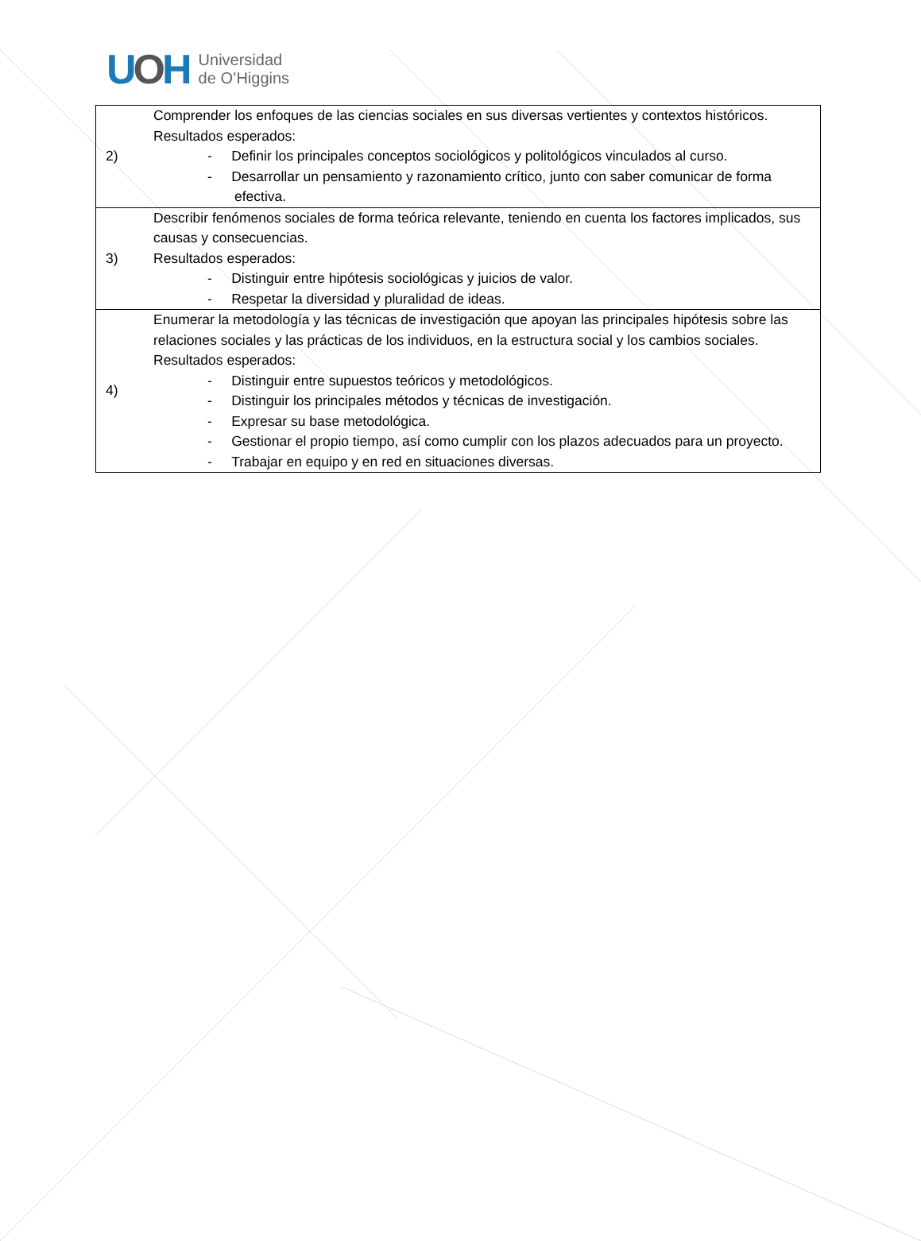UOH
Universidad
de O’Higgins
| 2) | Comprender los enfoques de las ciencias sociales en sus diversas vertientes y contextos históricos. Resultados esperados: - Definir los principales conceptos sociológicos y politológicos vinculados al curso. - Desarrollar un pensamiento y razonamiento crítico, junto con saber comunicar de forma efectiva. |
| 3) | Describir fenómenos sociales de forma teórica relevante, teniendo en cuenta los factores implicados, sus causas y consecuencias. Resultados esperados: - Distinguir entre hipótesis sociológicas y juicios de valor. - Respetar la diversidad y pluralidad de ideas. |
| 4) | Enumerar la metodología y las técnicas de investigación que apoyan las principales hipótesis sobre las relaciones sociales y las prácticas de los individuos, en la estructura social y los cambios sociales. Resultados esperados: - Distinguir entre supuestos teóricos y metodológicos. - Distinguir los principales métodos y técnicas de investigación. - Expresar su base metodológica. - Gestionar el propio tiempo, así como cumplir con los plazos adecuados para un proyecto. - Trabajar en equipo y en red en situaciones diversas. |